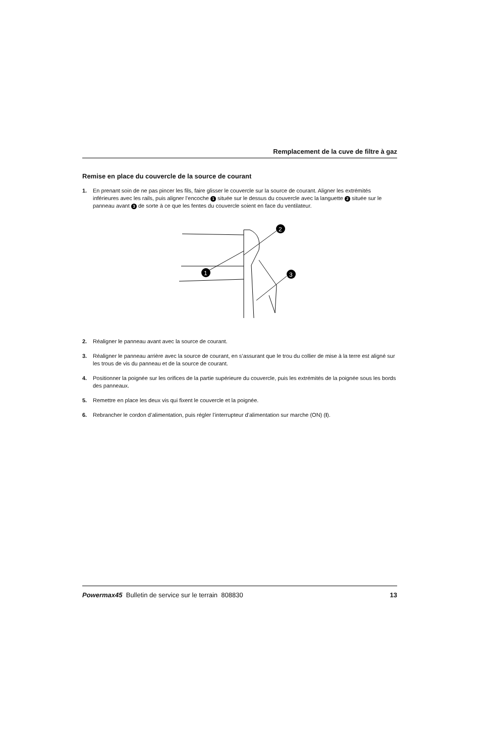Remplacement de la cuve de filtre à gaz
Remise en place du couvercle de la source de courant
1. En prenant soin de ne pas pincer les fils, faire glisser le couvercle sur la source de courant. Aligner les extrémités inférieures avec les rails, puis aligner l’encoche 1 située sur le dessus du couvercle avec la languette 2 située sur le panneau avant 3 de sorte à ce que les fentes du couvercle soient en face du ventilateur.
1
2
3
2. Réaligner le panneau avant avec la source de courant.
3. Réaligner le panneau arrière avec la source de courant, en s’assurant que le trou du collier de mise à la terre est aligné sur les trous de vis du panneau et de la source de courant.
4. Positionner la poignée sur les orifices de la partie supérieure du couvercle, puis les extrémités de la poignée sous les bords des panneaux.
5. Remettre en place les deux vis qui fixent le couvercle et la poignée.
6. Rebrancher le cordon d’alimentation, puis régler l’interrupteur d’alimentation sur marche (ON) (I).
Powermax45 Bulletin de service sur le terrain 808830 13